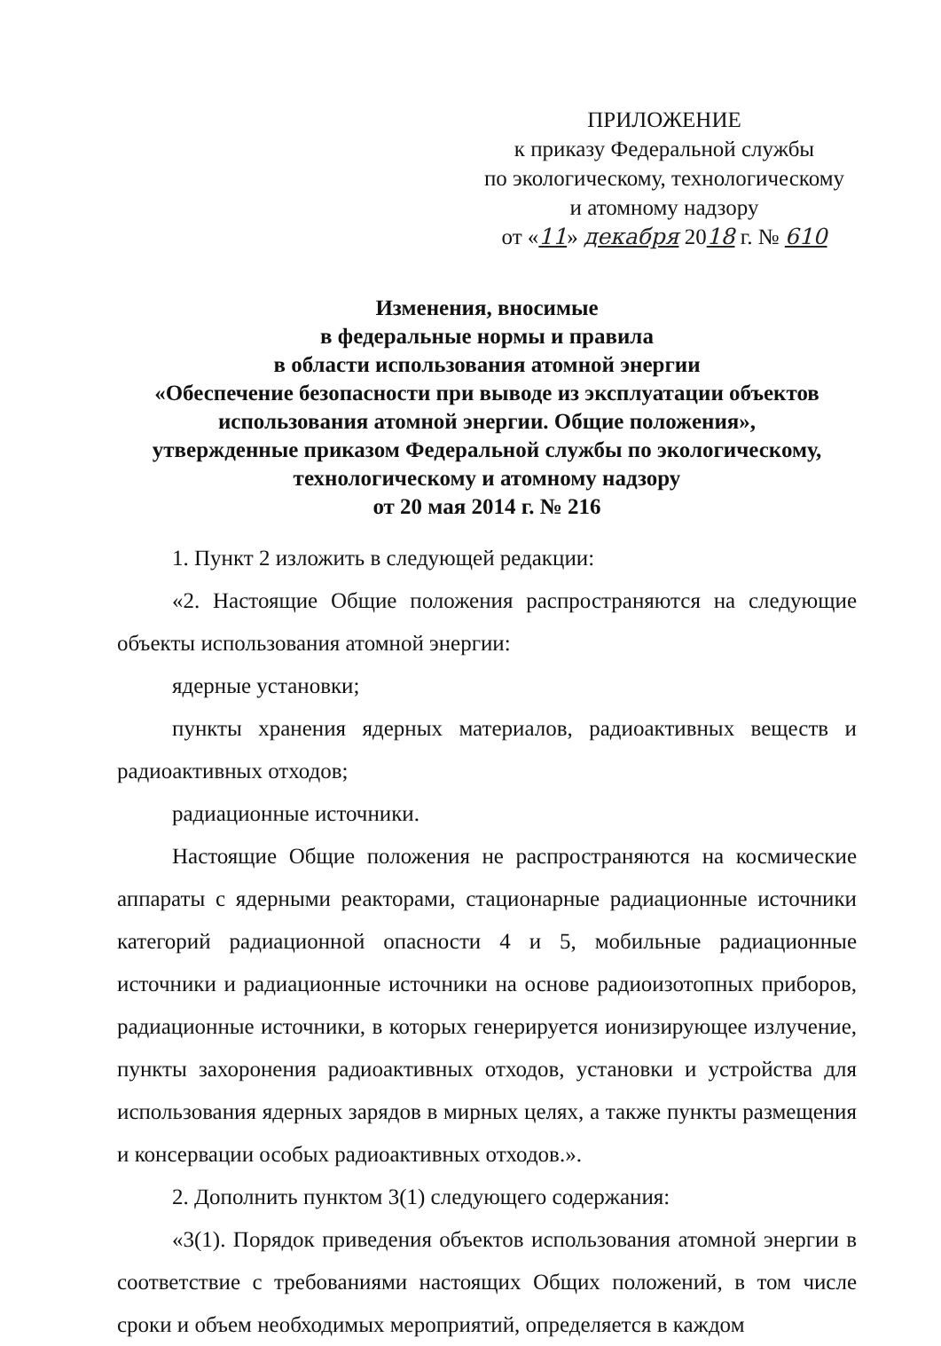ПРИЛОЖЕНИЕ
к приказу Федеральной службы
по экологическому, технологическому
и атомному надзору
от «11» декабря 2018 г. № 610
Изменения, вносимые
в федеральные нормы и правила
в области использования атомной энергии
«Обеспечение безопасности при выводе из эксплуатации объектов использования атомной энергии. Общие положения»,
утвержденные приказом Федеральной службы по экологическому, технологическому и атомному надзору
от 20 мая 2014 г. № 216
1. Пункт 2 изложить в следующей редакции:
«2. Настоящие Общие положения распространяются на следующие объекты использования атомной энергии:
ядерные установки;
пункты хранения ядерных материалов, радиоактивных веществ и радиоактивных отходов;
радиационные источники.
Настоящие Общие положения не распространяются на космические аппараты с ядерными реакторами, стационарные радиационные источники категорий радиационной опасности 4 и 5, мобильные радиационные источники и радиационные источники на основе радиоизотопных приборов, радиационные источники, в которых генерируется ионизирующее излучение, пункты захоронения радиоактивных отходов, установки и устройства для использования ядерных зарядов в мирных целях, а также пункты размещения и консервации особых радиоактивных отходов.».
2. Дополнить пунктом 3(1) следующего содержания:
«3(1). Порядок приведения объектов использования атомной энергии в соответствие с требованиями настоящих Общих положений, в том числе сроки и объем необходимых мероприятий, определяется в каждом